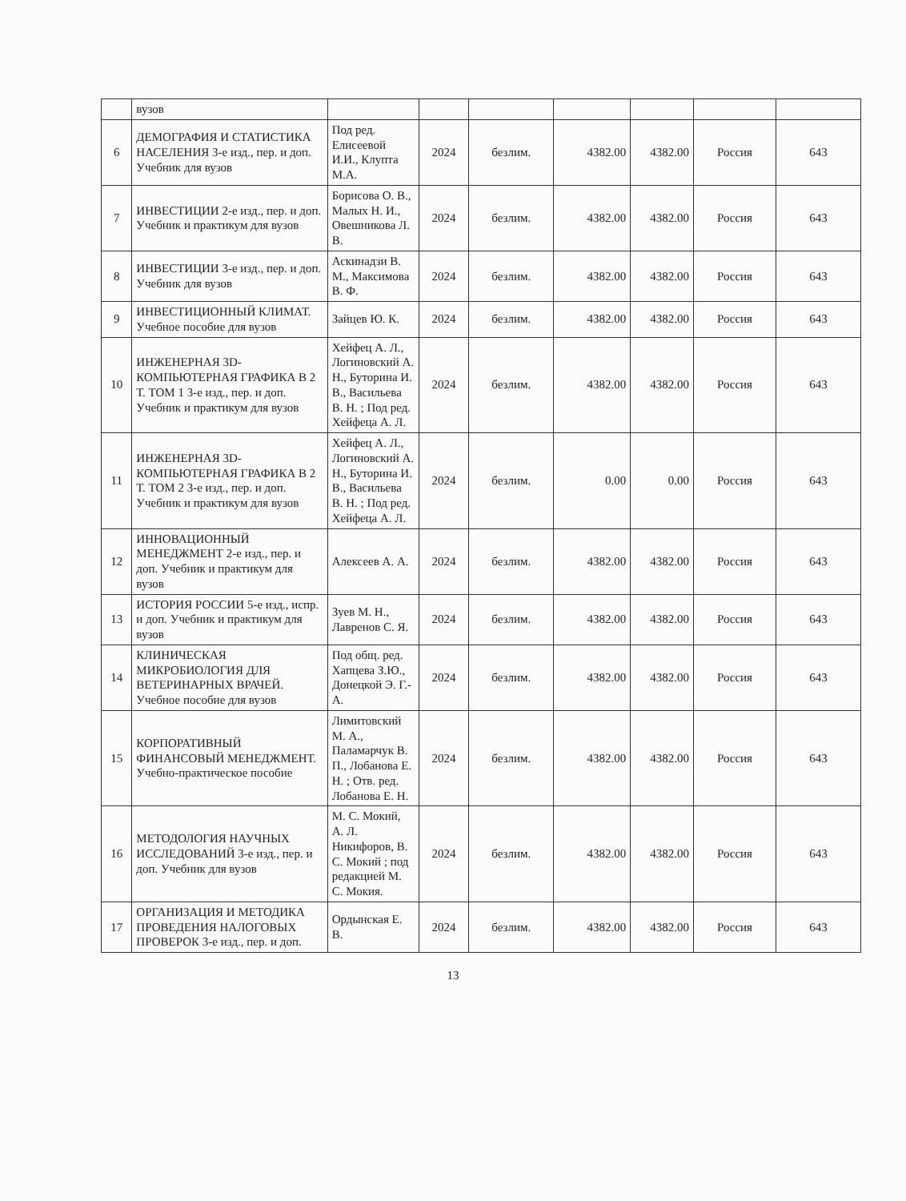| | вузов | | | | | | | |
| 6 | ДЕМОГРАФИЯ И СТАТИСТИКА НАСЕЛЕНИЯ 3-е изд., пер. и доп. Учебник для вузов | Под ред. Елисеевой И.И., Клупта М.А. | 2024 | безлим. | 4382.00 | 4382.00 | Россия | 643 |
| 7 | ИНВЕСТИЦИИ 2-е изд., пер. и доп. Учебник и практикум для вузов | Борисова О. В., Малых Н. И., Овешникова Л. В. | 2024 | безлим. | 4382.00 | 4382.00 | Россия | 643 |
| 8 | ИНВЕСТИЦИИ 3-е изд., пер. и доп. Учебник для вузов | Аскинадзи В. М., Максимова В. Ф. | 2024 | безлим. | 4382.00 | 4382.00 | Россия | 643 |
| 9 | ИНВЕСТИЦИОННЫЙ КЛИМАТ. Учебное пособие для вузов | Зайцев Ю. К. | 2024 | безлим. | 4382.00 | 4382.00 | Россия | 643 |
| 10 | ИНЖЕНЕРНАЯ 3D-КОМПЬЮТЕРНАЯ ГРАФИКА В 2 Т. ТОМ 1 3-е изд., пер. и доп. Учебник и практикум для вузов | Хейфец А. Л., Логиновский А. Н., Буторина И. В., Васильева В. Н. ; Под ред. Хейфеца А. Л. | 2024 | безлим. | 4382.00 | 4382.00 | Россия | 643 |
| 11 | ИНЖЕНЕРНАЯ 3D-КОМПЬЮТЕРНАЯ ГРАФИКА В 2 Т. ТОМ 2 3-е изд., пер. и доп. Учебник и практикум для вузов | Хейфец А. Л., Логиновский А. Н., Буторина И. В., Васильева В. Н. ; Под ред. Хейфеца А. Л. | 2024 | безлим. | 0.00 | 0.00 | Россия | 643 |
| 12 | ИННОВАЦИОННЫЙ МЕНЕДЖМЕНТ 2-е изд., пер. и доп. Учебник и практикум для вузов | Алексеев А. А. | 2024 | безлим. | 4382.00 | 4382.00 | Россия | 643 |
| 13 | ИСТОРИЯ РОССИИ 5-е изд., испр. и доп. Учебник и практикум для вузов | Зуев М. Н., Лавренов С. Я. | 2024 | безлим. | 4382.00 | 4382.00 | Россия | 643 |
| 14 | КЛИНИЧЕСКАЯ МИКРОБИОЛОГИЯ ДЛЯ ВЕТЕРИНАРНЫХ ВРАЧЕЙ. Учебное пособие для вузов | Под общ. ред. Хапцева З.Ю., Донецкой Э. Г.-А. | 2024 | безлим. | 4382.00 | 4382.00 | Россия | 643 |
| 15 | КОРПОРАТИВНЫЙ ФИНАНСОВЫЙ МЕНЕДЖМЕНТ. Учебно-практическое пособие | Лимитовский М. А., Паламарчук В. П., Лобанова Е. Н. ; Отв. ред. Лобанова Е. Н. | 2024 | безлим. | 4382.00 | 4382.00 | Россия | 643 |
| 16 | МЕТОДОЛОГИЯ НАУЧНЫХ ИССЛЕДОВАНИЙ 3-е изд., пер. и доп. Учебник для вузов | М. С. Мокий, А. Л. Никифоров, В. С. Мокий ; под редакцией М. С. Мокия. | 2024 | безлим. | 4382.00 | 4382.00 | Россия | 643 |
| 17 | ОРГАНИЗАЦИЯ И МЕТОДИКА ПРОВЕДЕНИЯ НАЛОГОВЫХ ПРОВЕРОК 3-е изд., пер. и доп. | Ордынская Е. В. | 2024 | безлим. | 4382.00 | 4382.00 | Россия | 643 |
13